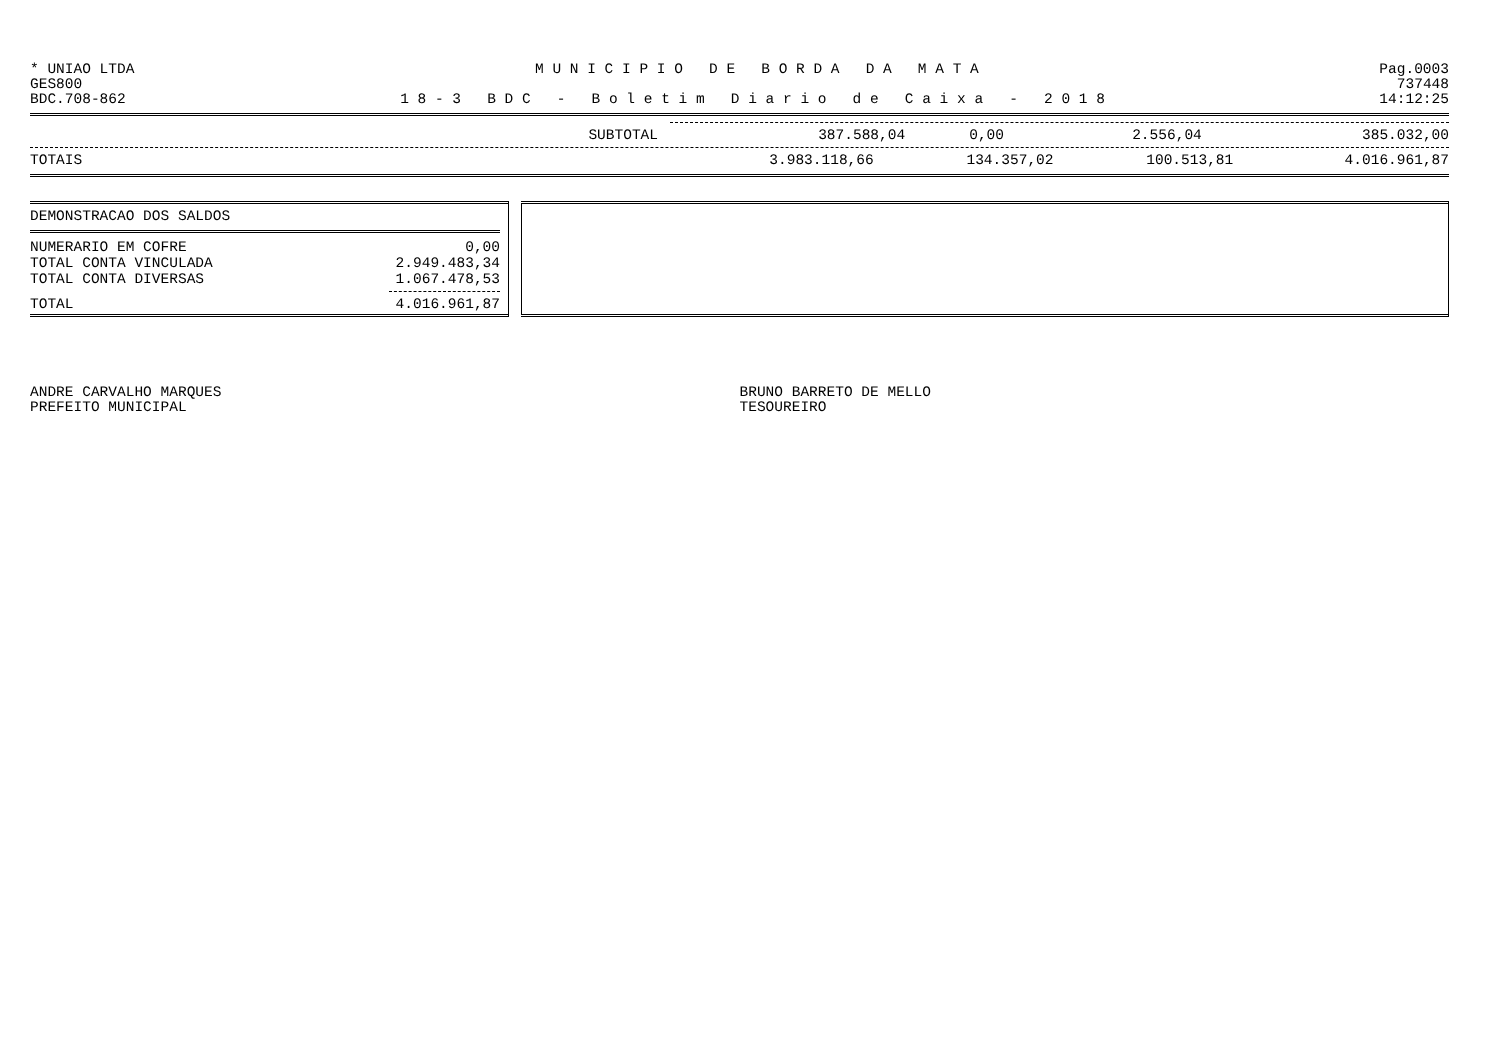* UNIAO LTDA M U N I C I P I O D E B O R D A D A M A T A Pag.0003
GES800 737448
BDC.708-862 1 8 - 3 B D C - B o l e t i m D i a r i o d e C a i x a - 2 0 1 8 14:12:25
| SUBTOTAL | 387.588,04 | 0,00 | 2.556,04 | 385.032,00 |
| TOTAIS | 3.983.118,66 | 134.357,02 | 100.513,81 | 4.016.961,87 |
DEMONSTRACAO DOS SALDOS
| NUMERARIO EM COFRE | 0,00 |
| TOTAL CONTA VINCULADA | 2.949.483,34 |
| TOTAL CONTA DIVERSAS | 1.067.478,53 |
| TOTAL | 4.016.961,87 |
ANDRE CARVALHO MARQUES
PREFEITO MUNICIPAL
BRUNO BARRETO DE MELLO
TESOUREIRO